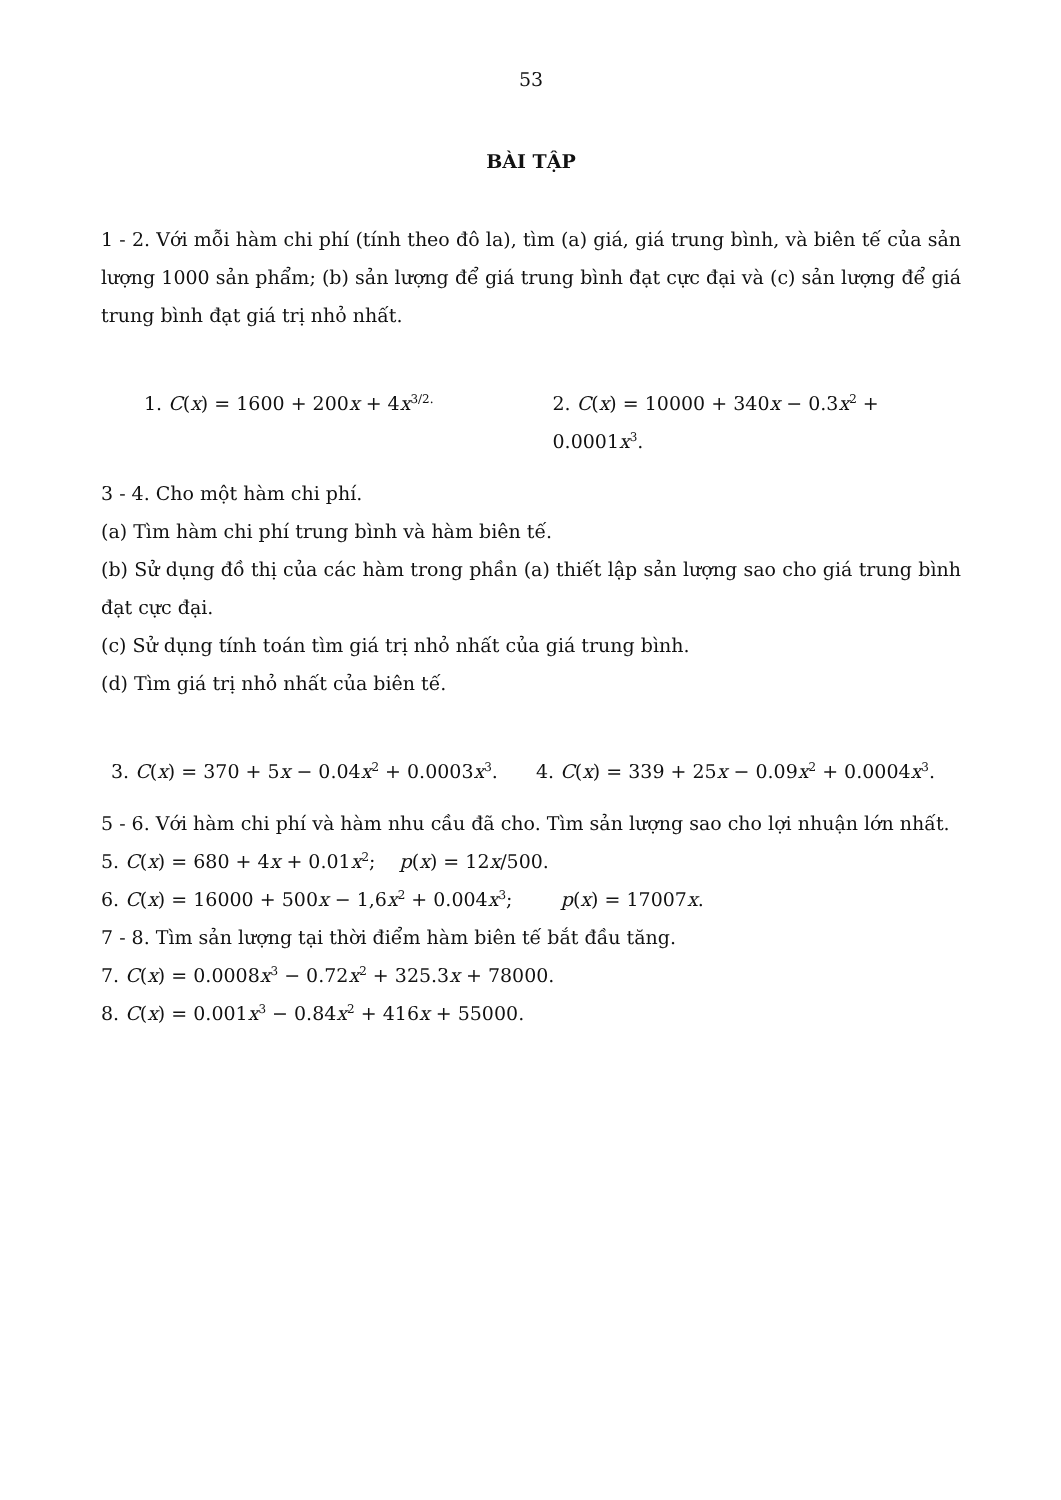53
BÀI TẬP
1 - 2. Với mỗi hàm chi phí (tính theo đô la), tìm (a) giá, giá trung bình, và biên tế của sản lượng 1000 sản phẩm; (b) sản lượng để giá trung bình đạt cực đại và (c) sản lượng để giá trung bình đạt giá trị nhỏ nhất.
1. C(x) = 1600 + 200x + 4x<sup>3/2.</sup>
2. C(x) = 10000 + 340x − 0.3x<sup>2</sup> + 0.0001x<sup>3</sup>.
3 - 4. Cho một hàm chi phí.
(a) Tìm hàm chi phí trung bình và hàm biên tế.
(b) Sử dụng đồ thị của các hàm trong phần (a) thiết lập sản lượng sao cho giá trung bình đạt cực đại.
(c) Sử dụng tính toán tìm giá trị nhỏ nhất của giá trung bình.
(d) Tìm giá trị nhỏ nhất của biên tế.
3. C(x) = 370 + 5x − 0.04x<sup>2</sup> + 0.0003x<sup>3</sup>.
4. C(x) = 339 + 25x − 0.09x<sup>2</sup> + 0.0004x<sup>3</sup>.
5 - 6. Với hàm chi phí và hàm nhu cầu đã cho. Tìm sản lượng sao cho lợi nhuận lớn nhất.
5. C(x) = 680 + 4x + 0.01x<sup>2</sup>; p(x) = 12x/500.
6. C(x) = 16000 + 500x − 1,6x<sup>2</sup> + 0.004x<sup>3</sup>; p(x) = 17007x.
7 - 8. Tìm sản lượng tại thời điểm hàm biên tế bắt đầu tăng.
7. C(x) = 0.0008x<sup>3</sup> − 0.72x<sup>2</sup> + 325.3x + 78000.
8. C(x) = 0.001x<sup>3</sup> − 0.84x<sup>2</sup> + 416x + 55000.